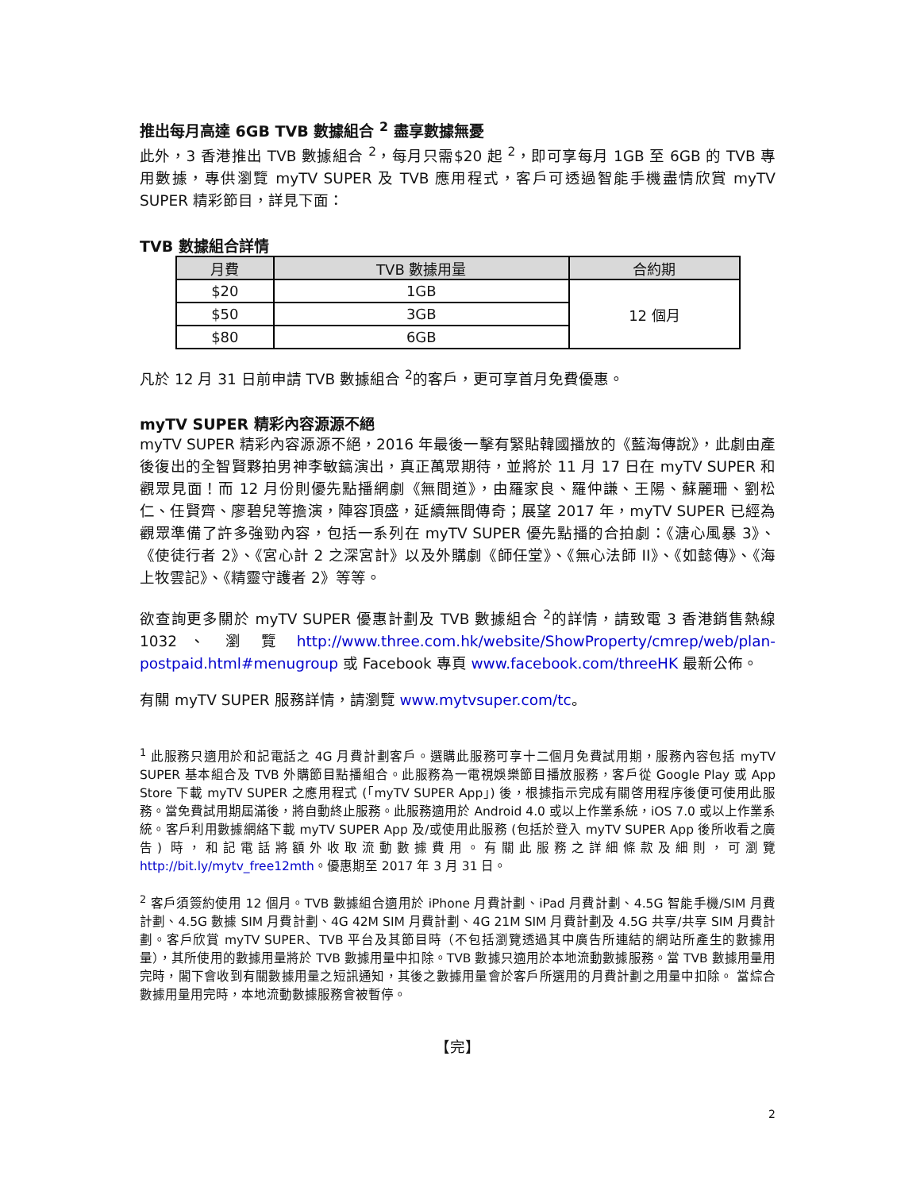推出每月高達 6GB TVB 數據組合 <sup>2</sup> 盡享數據無憂
此外，3 香港推出 TVB 數據組合 <sup>2</sup>，每月只需$20 起 <sup>2</sup>，即可享每月 1GB 至 6GB 的 TVB 專用數據，專供瀏覽 myTV SUPER 及 TVB 應用程式，客戶可透過智能手機盡情欣賞 myTV SUPER 精彩節目，詳見下面：
TVB 數據組合詳情
| 月費 | TVB 數據用量 | 合約期 |
| --- | --- | --- |
| $20 | 1GB | 12 個月 |
| $50 | 3GB | |
| $80 | 6GB | |
凡於 12 月 31 日前申請 TVB 數據組合 <sup>2</sup>的客戶，更可享首月免費優惠。
myTV SUPER 精彩內容源源不絕
myTV SUPER 精彩內容源源不絕，2016 年最後一擊有緊貼韓國播放的《藍海傳說》，此劇由產後復出的全智賢夥拍男神李敏鎬演出，真正萬眾期待，並將於 11 月 17 日在 myTV SUPER 和觀眾見面！而 12 月份則優先點播網劇《無間道》，由羅家良、羅仲謙、王陽、蘇麗珊、劉松仁、任賢齊、廖碧兒等擔演，陣容頂盛，延續無間傳奇；展望 2017 年，myTV SUPER 已經為觀眾準備了許多強勁內容，包括一系列在 myTV SUPER 優先點播的合拍劇：《溏心風暴 3》、《使徒行者 2》、《宮心計 2 之深宮計》以及外購劇《師任堂》、《無心法師 II》、《如懿傳》、《海上牧雲記》、《精靈守護者 2》等等。
欲查詢更多關於 myTV SUPER 優惠計劃及 TVB 數據組合 <sup>2</sup>的詳情，請致電 3 香港銷售熱線 1032 、 瀏 覽 http://www.three.com.hk/website/ShowProperty/cmrep/web/plan-postpaid.html#menugroup 或 Facebook 專頁 www.facebook.com/threeHK 最新公佈。
有關 myTV SUPER 服務詳情，請瀏覽 www.mytvsuper.com/tc。
<sup>1</sup> 此服務只適用於和記電話之 4G 月費計劃客戶。選購此服務可享十二個月免費試用期，服務內容包括 myTV SUPER 基本組合及 TVB 外購節目點播組合。此服務為一電視娛樂節目播放服務，客戶從 Google Play 或 App Store 下載 myTV SUPER 之應用程式 (「myTV SUPER App」) 後，根據指示完成有關啓用程序後便可使用此服務。當免費試用期屆滿後，將自動終止服務。此服務適用於 Android 4.0 或以上作業系統，iOS 7.0 或以上作業系統。客戶利用數據網絡下載 myTV SUPER App 及/或使用此服務 (包括於登入 myTV SUPER App 後所收看之廣告) 時，和記電話將額外收取流動數據費用。有關此服務之詳細條款及細則，可瀏覽 http://bit.ly/mytv_free12mth。優惠期至 2017 年 3 月 31 日。
<sup>2</sup> 客戶須簽約使用 12 個月。TVB 數據組合適用於 iPhone 月費計劃、iPad 月費計劃、4.5G 智能手機/SIM 月費計劃、4.5G 數據 SIM 月費計劃、4G 42M SIM 月費計劃、4G 21M SIM 月費計劃及 4.5G 共享/共享 SIM 月費計劃。客戶欣賞 myTV SUPER、TVB 平台及其節目時（不包括瀏覽透過其中廣告所連結的網站所產生的數據用量），其所使用的數據用量將於 TVB 數據用量中扣除。TVB 數據只適用於本地流動數據服務。當 TVB 數據用量用完時，閣下會收到有關數據用量之短訊通知，其後之數據用量會於客戶所選用的月費計劃之用量中扣除。 當綜合數據用量用完時，本地流動數據服務會被暫停。
【完】
2